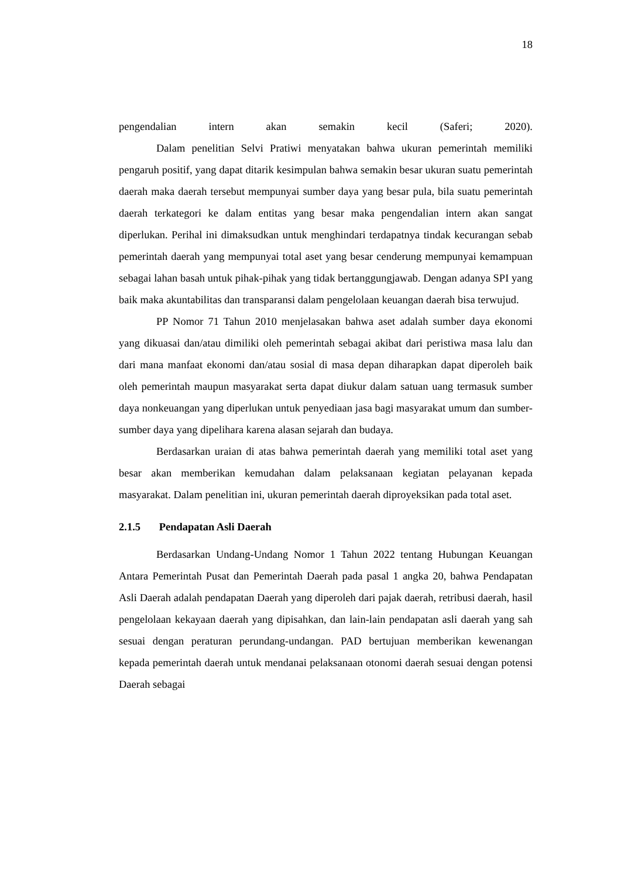18
pengendalian intern akan semakin kecil (Saferi; 2020).
Dalam penelitian Selvi Pratiwi menyatakan bahwa ukuran pemerintah memiliki pengaruh positif, yang dapat ditarik kesimpulan bahwa semakin besar ukuran suatu pemerintah daerah maka daerah tersebut mempunyai sumber daya yang besar pula, bila suatu pemerintah daerah terkategori ke dalam entitas yang besar maka pengendalian intern akan sangat diperlukan. Perihal ini dimaksudkan untuk menghindari terdapatnya tindak kecurangan sebab pemerintah daerah yang mempunyai total aset yang besar cenderung mempunyai kemampuan sebagai lahan basah untuk pihak-pihak yang tidak bertanggungjawab. Dengan adanya SPI yang baik maka akuntabilitas dan transparansi dalam pengelolaan keuangan daerah bisa terwujud.
PP Nomor 71 Tahun 2010 menjelasakan bahwa aset adalah sumber daya ekonomi yang dikuasai dan/atau dimiliki oleh pemerintah sebagai akibat dari peristiwa masa lalu dan dari mana manfaat ekonomi dan/atau sosial di masa depan diharapkan dapat diperoleh baik oleh pemerintah maupun masyarakat serta dapat diukur dalam satuan uang termasuk sumber daya nonkeuangan yang diperlukan untuk penyediaan jasa bagi masyarakat umum dan sumber-sumber daya yang dipelihara karena alasan sejarah dan budaya.
Berdasarkan uraian di atas bahwa pemerintah daerah yang memiliki total aset yang besar akan memberikan kemudahan dalam pelaksanaan kegiatan pelayanan kepada masyarakat. Dalam penelitian ini, ukuran pemerintah daerah diproyeksikan pada total aset.
2.1.5 Pendapatan Asli Daerah
Berdasarkan Undang-Undang Nomor 1 Tahun 2022 tentang Hubungan Keuangan Antara Pemerintah Pusat dan Pemerintah Daerah pada pasal 1 angka 20, bahwa Pendapatan Asli Daerah adalah pendapatan Daerah yang diperoleh dari pajak daerah, retribusi daerah, hasil pengelolaan kekayaan daerah yang dipisahkan, dan lain-lain pendapatan asli daerah yang sah sesuai dengan peraturan perundang-undangan. PAD bertujuan memberikan kewenangan kepada pemerintah daerah untuk mendanai pelaksanaan otonomi daerah sesuai dengan potensi Daerah sebagai